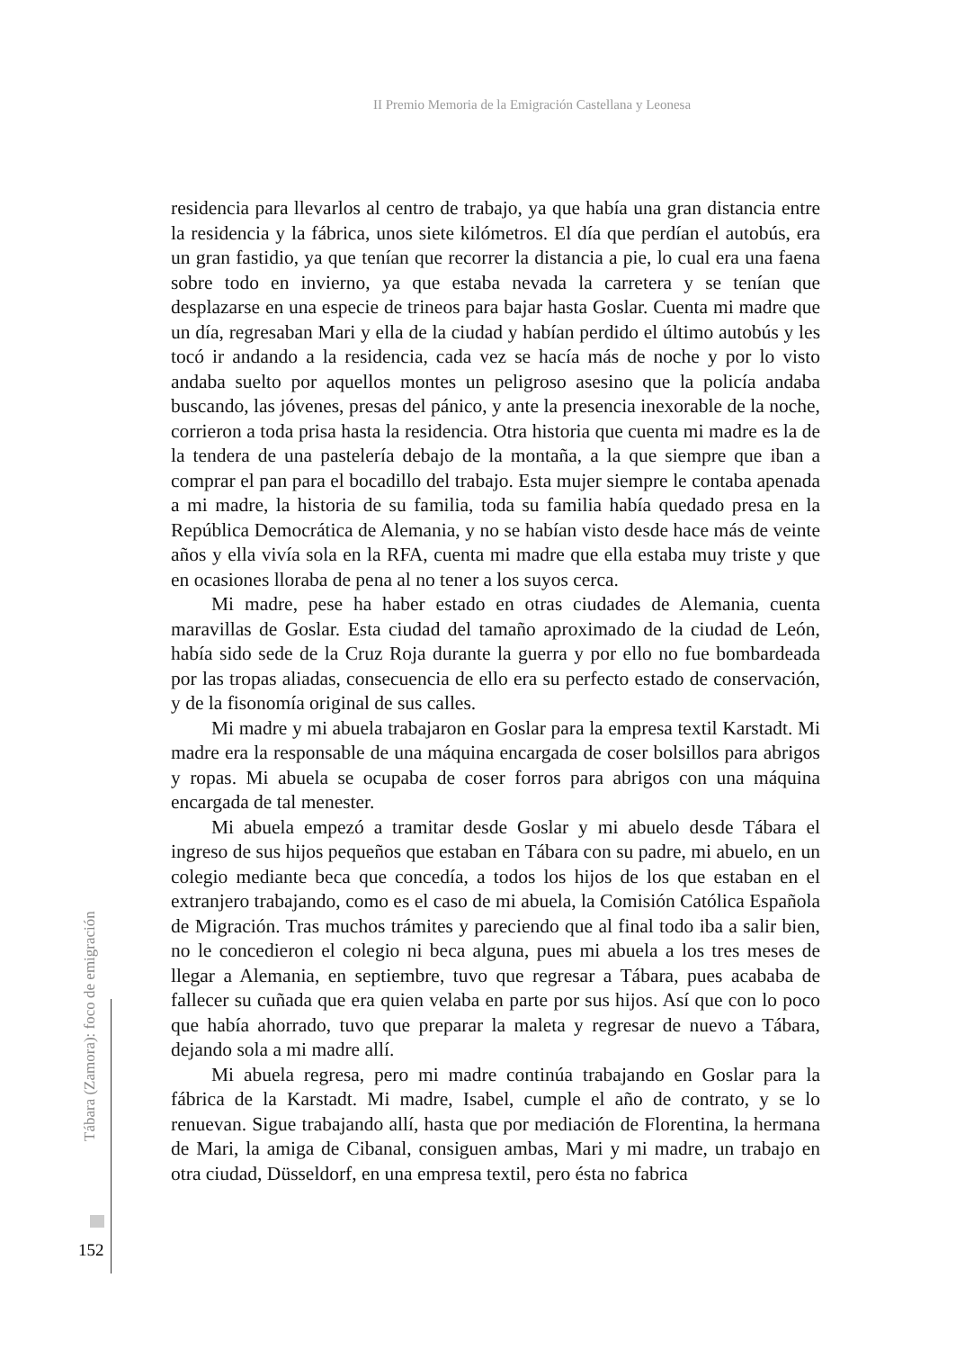II Premio Memoria de la Emigración Castellana y Leonesa
residencia para llevarlos al centro de trabajo, ya que había una gran distancia entre la residencia y la fábrica, unos siete kilómetros. El día que perdían el autobús, era un gran fastidio, ya que tenían que recorrer la distancia a pie, lo cual era una faena sobre todo en invierno, ya que estaba nevada la carretera y se tenían que desplazarse en una especie de trineos para bajar hasta Goslar. Cuenta mi madre que un día, regresaban Mari y ella de la ciudad y habían perdido el último autobús y les tocó ir andando a la residencia, cada vez se hacía más de noche y por lo visto andaba suelto por aquellos montes un peligroso asesino que la policía andaba buscando, las jóvenes, presas del pánico, y ante la presencia inexorable de la noche, corrieron a toda prisa hasta la residencia. Otra historia que cuenta mi madre es la de la tendera de una pastelería debajo de la montaña, a la que siempre que iban a comprar el pan para el bocadillo del trabajo. Esta mujer siempre le contaba apenada a mi madre, la historia de su familia, toda su familia había quedado presa en la República Democrática de Alemania, y no se habían visto desde hace más de veinte años y ella vivía sola en la RFA, cuenta mi madre que ella estaba muy triste y que en ocasiones lloraba de pena al no tener a los suyos cerca.
Mi madre, pese ha haber estado en otras ciudades de Alemania, cuenta maravillas de Goslar. Esta ciudad del tamaño aproximado de la ciudad de León, había sido sede de la Cruz Roja durante la guerra y por ello no fue bombardeada por las tropas aliadas, consecuencia de ello era su perfecto estado de conservación, y de la fisonomía original de sus calles.
Mi madre y mi abuela trabajaron en Goslar para la empresa textil Karstadt. Mi madre era la responsable de una máquina encargada de coser bolsillos para abrigos y ropas. Mi abuela se ocupaba de coser forros para abrigos con una máquina encargada de tal menester.
Mi abuela empezó a tramitar desde Goslar y mi abuelo desde Tábara el ingreso de sus hijos pequeños que estaban en Tábara con su padre, mi abuelo, en un colegio mediante beca que concedía, a todos los hijos de los que estaban en el extranjero trabajando, como es el caso de mi abuela, la Comisión Católica Española de Migración. Tras muchos trámites y pareciendo que al final todo iba a salir bien, no le concedieron el colegio ni beca alguna, pues mi abuela a los tres meses de llegar a Alemania, en septiembre, tuvo que regresar a Tábara, pues acababa de fallecer su cuñada que era quien velaba en parte por sus hijos. Así que con lo poco que había ahorrado, tuvo que preparar la maleta y regresar de nuevo a Tábara, dejando sola a mi madre allí.
Mi abuela regresa, pero mi madre continúa trabajando en Goslar para la fábrica de la Karstadt. Mi madre, Isabel, cumple el año de contrato, y se lo renuevan. Sigue trabajando allí, hasta que por mediación de Florentina, la hermana de Mari, la amiga de Cibanal, consiguen ambas, Mari y mi madre, un trabajo en otra ciudad, Düsseldorf, en una empresa textil, pero ésta no fabrica
Tábara (Zamora): foco de emigración
152